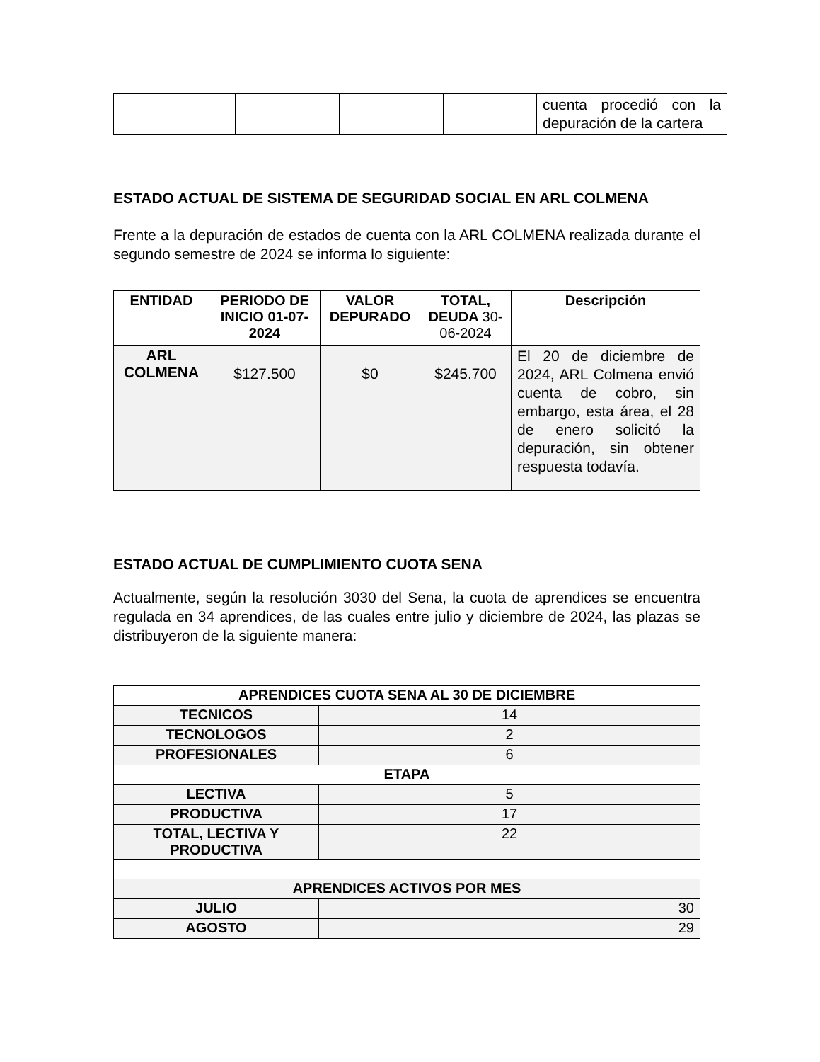| | | | | cuenta procedió con la depuración de la cartera |
ESTADO ACTUAL DE SISTEMA DE SEGURIDAD SOCIAL EN ARL COLMENA
Frente a la depuración de estados de cuenta con la ARL COLMENA realizada durante el segundo semestre de 2024 se informa lo siguiente:
| ENTIDAD | PERIODO DE INICIO 01-07-2024 | VALOR DEPURADO | TOTAL, DEUDA 30-06-2024 | Descripción |
| --- | --- | --- | --- | --- |
| ARL COLMENA | $127.500 | $0 | $245.700 | El 20 de diciembre de 2024, ARL Colmena envió cuenta de cobro, sin embargo, esta área, el 28 de enero solicitó la depuración, sin obtener respuesta todavía. |
ESTADO ACTUAL DE CUMPLIMIENTO CUOTA SENA
Actualmente, según la resolución 3030 del Sena, la cuota de aprendices se encuentra regulada en 34 aprendices, de las cuales entre julio y diciembre de 2024, las plazas se distribuyeron de la siguiente manera:
| APRENDICES CUOTA SENA AL 30 DE DICIEMBRE | |
| TECNICOS | 14 |
| TECNOLOGOS | 2 |
| PROFESIONALES | 6 |
| ETAPA | |
| LECTIVA | 5 |
| PRODUCTIVA | 17 |
| TOTAL, LECTIVA Y PRODUCTIVA | 22 |
| APRENDICES ACTIVOS POR MES | |
| JULIO | 30 |
| AGOSTO | 29 |